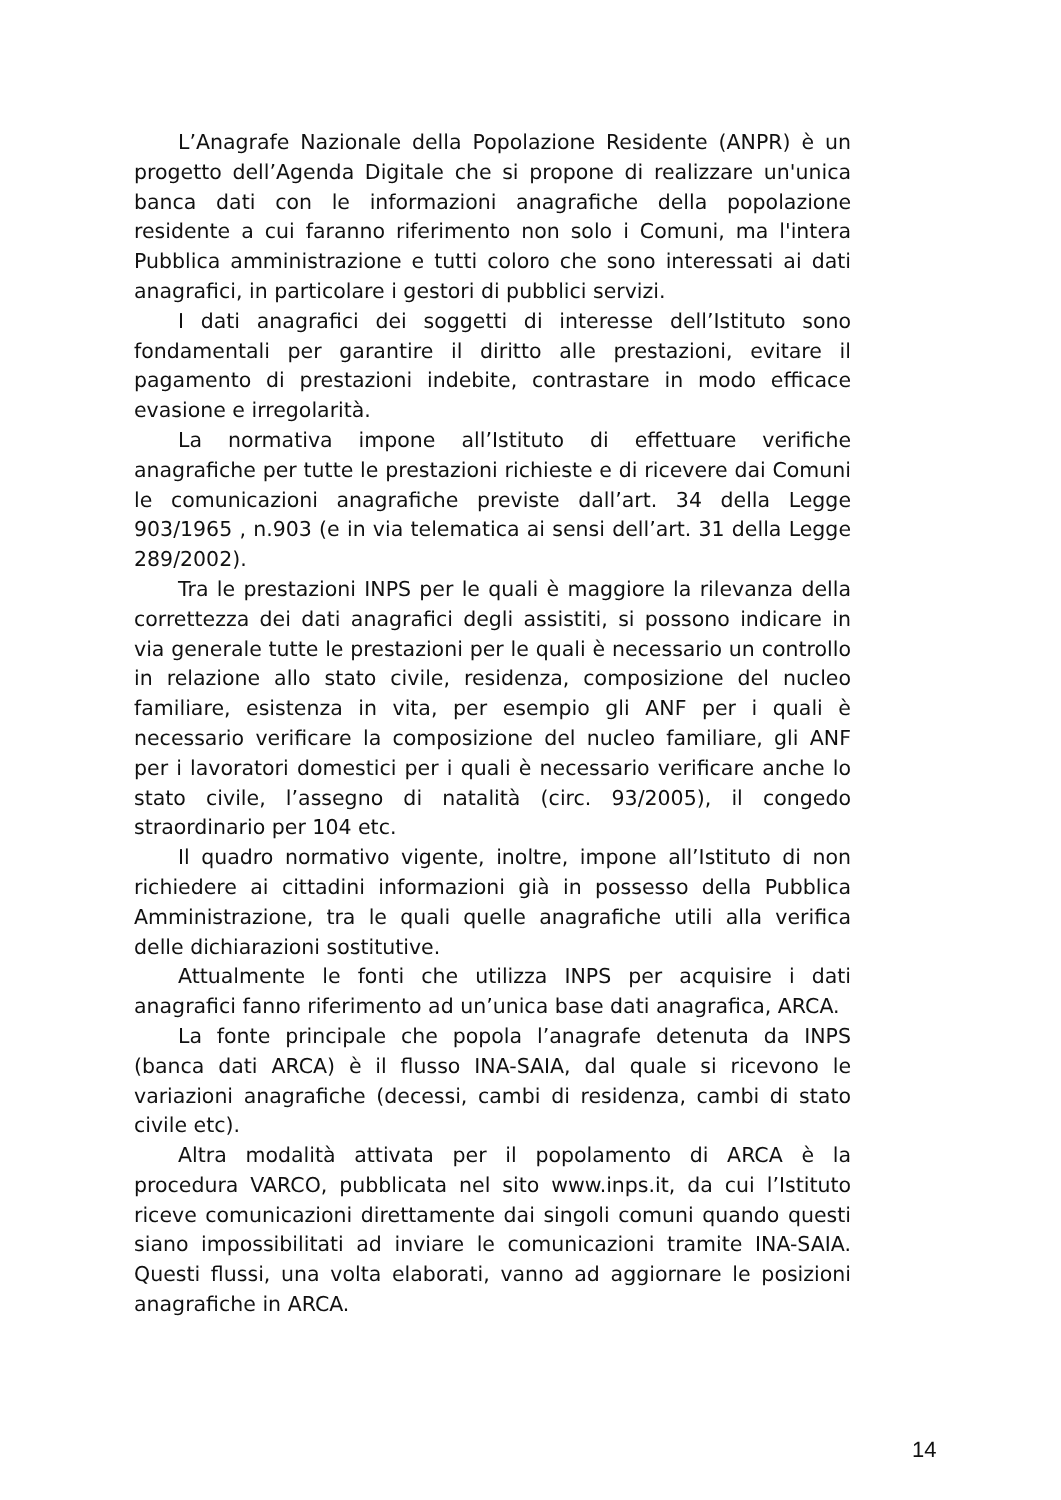L’Anagrafe Nazionale della Popolazione Residente (ANPR) è un progetto dell’Agenda Digitale che si propone di realizzare un'unica banca dati con le informazioni anagrafiche della popolazione residente a cui faranno riferimento non solo i Comuni, ma l'intera Pubblica amministrazione e tutti coloro che sono interessati ai dati anagrafici, in particolare i gestori di pubblici servizi.
I dati anagrafici dei soggetti di interesse dell’Istituto sono fondamentali per garantire il diritto alle prestazioni, evitare il pagamento di prestazioni indebite, contrastare in modo efficace evasione e irregolarità.
La normativa impone all’Istituto di effettuare verifiche anagrafiche per tutte le prestazioni richieste e di ricevere dai Comuni le comunicazioni anagrafiche previste dall’art. 34 della Legge 903/1965 , n.903 (e in via telematica ai sensi dell’art. 31 della Legge 289/2002).
Tra le prestazioni INPS per le quali è maggiore la rilevanza della correttezza dei dati anagrafici degli assistiti, si possono indicare in via generale tutte le prestazioni per le quali è necessario un controllo in relazione allo stato civile, residenza, composizione del nucleo familiare, esistenza in vita, per esempio gli ANF per i quali è necessario verificare la composizione del nucleo familiare, gli ANF per i lavoratori domestici per i quali è necessario verificare anche lo stato civile, l’assegno di natalità (circ. 93/2005), il congedo straordinario per 104 etc.
Il quadro normativo vigente, inoltre, impone all’Istituto di non richiedere ai cittadini informazioni già in possesso della Pubblica Amministrazione, tra le quali quelle anagrafiche utili alla verifica delle dichiarazioni sostitutive.
Attualmente le fonti che utilizza INPS per acquisire i dati anagrafici fanno riferimento ad un’unica base dati anagrafica, ARCA.
La fonte principale che popola l’anagrafe detenuta da INPS (banca dati ARCA) è il flusso INA-SAIA, dal quale si ricevono le variazioni anagrafiche (decessi, cambi di residenza, cambi di stato civile etc).
Altra modalità attivata per il popolamento di ARCA è la procedura VARCO, pubblicata nel sito www.inps.it, da cui l’Istituto riceve comunicazioni direttamente dai singoli comuni quando questi siano impossibilitati ad inviare le comunicazioni tramite INA-SAIA. Questi flussi, una volta elaborati, vanno ad aggiornare le posizioni anagrafiche in ARCA.
14